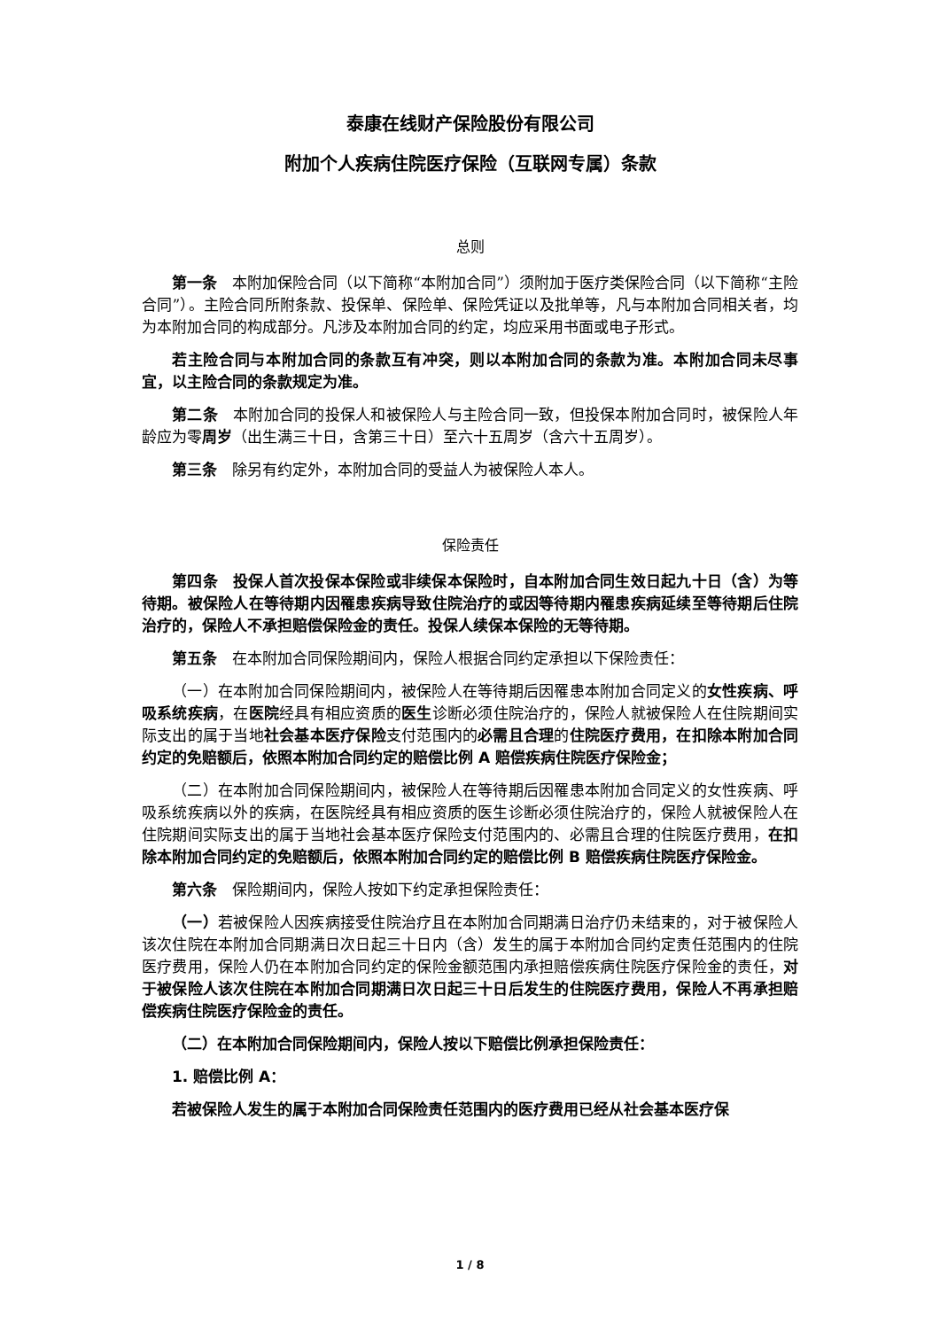泰康在线财产保险股份有限公司
附加个人疾病住院医疗保险（互联网专属）条款
总则
第一条　本附加保险合同（以下简称“本附加合同”）须附加于医疗类保险合同（以下简称“主险合同”）。主险合同所附条款、投保单、保险单、保险凭证以及批单等，凡与本附加合同相关者，均为本附加合同的构成部分。凡涉及本附加合同的约定，均应采用书面或电子形式。
若主险合同与本附加合同的条款互有冲突，则以本附加合同的条款为准。本附加合同未尽事宜，以主险合同的条款规定为准。
第二条　本附加合同的投保人和被保险人与主险合同一致，但投保本附加合同时，被保险人年龄应为零周岁（出生满三十日，含第三十日）至六十五周岁（含六十五周岁）。
第三条　除另有约定外，本附加合同的受益人为被保险人本人。
保险责任
第四条　投保人首次投保本保险或非续保本保险时，自本附加合同生效日起九十日（含）为等待期。被保险人在等待期内因罹患疾病导致住院治疗的或因等待期内罹患疾病延续至等待期后住院治疗的，保险人不承担赔偿保险金的责任。投保人续保本保险的无等待期。
第五条　在本附加合同保险期间内，保险人根据合同约定承担以下保险责任：
（一）在本附加合同保险期间内，被保险人在等待期后因罹患本附加合同定义的女性疾病、呼吸系统疾病，在医院经具有相应资质的医生诊断必须住院治疗的，保险人就被保险人在住院期间实际支出的属于当地社会基本医疗保险支付范围内的必需且合理的住院医疗费用，在扣除本附加合同约定的免赔额后，依照本附加合同约定的赔偿比例 A 赔偿疾病住院医疗保险金；
（二）在本附加合同保险期间内，被保险人在等待期后因罹患本附加合同定义的女性疾病、呼吸系统疾病以外的疾病，在医院经具有相应资质的医生诊断必须住院治疗的，保险人就被保险人在住院期间实际支出的属于当地社会基本医疗保险支付范围内的、必需且合理的住院医疗费用，在扣除本附加合同约定的免赔额后，依照本附加合同约定的赔偿比例 B 赔偿疾病住院医疗保险金。
第六条　保险期间内，保险人按如下约定承担保险责任：
（一）若被保险人因疾病接受住院治疗且在本附加合同期满日治疗仍未结束的，对于被保险人该次住院在本附加合同期满日次日起三十日内（含）发生的属于本附加合同约定责任范围内的住院医疗费用，保险人仍在本附加合同约定的保险金额范围内承担赔偿疾病住院医疗保险金的责任，对于被保险人该次住院在本附加合同期满日次日起三十日后发生的住院医疗费用，保险人不再承担赔偿疾病住院医疗保险金的责任。
（二）在本附加合同保险期间内，保险人按以下赔偿比例承担保险责任：
1. 赔偿比例 A：
若被保险人发生的属于本附加合同保险责任范围内的医疗费用已经从社会基本医疗保
1 / 8